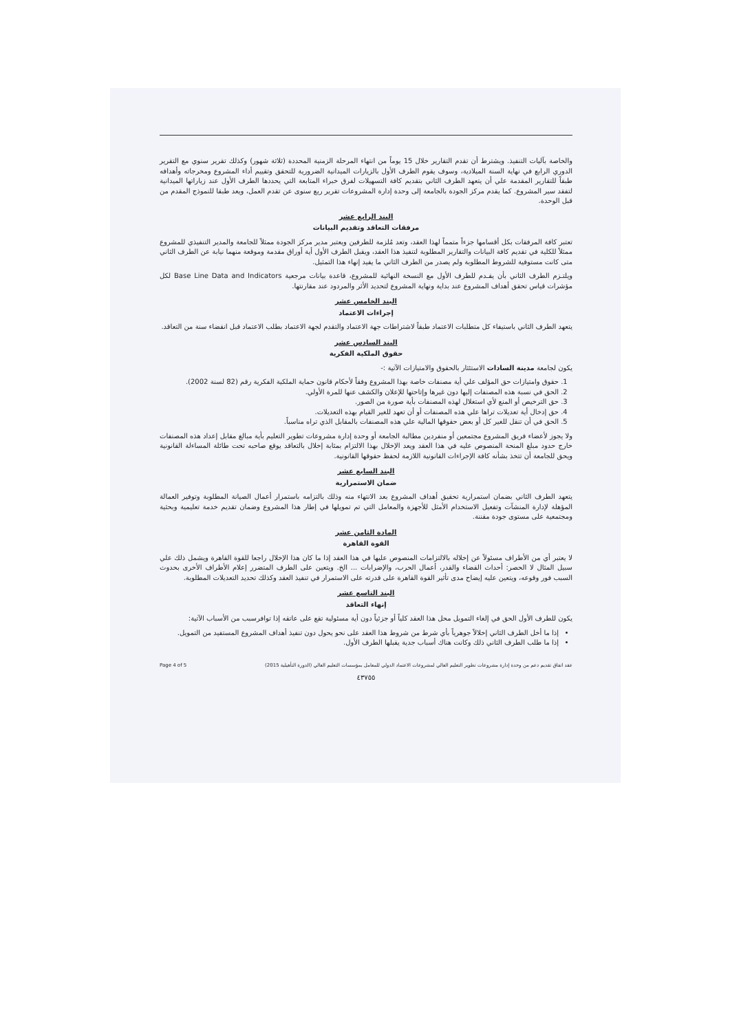والخاصة بآليات التنفيذ. ويشترط أن تقدم التقارير خلال 15 يوماً من انتهاء المرحلة الزمنية المحددة (ثلاثة شهور) وكذلك تقرير سنوي مع التقرير الدوري الرابع في نهاية السنة الميلادية، وسوف يقوم الطرف الأول بالزيارات الميدانية الضرورية للتحقق وتقييم أداء المشروع ومخرجاته وأهدافه طبقاً للتقارير المقدمة علي أن يتعهد الطرف الثاني بتقديم كافة التسهيلات لفرق خبراء المتابعة التي يحددها الطرف الأول عند زياراتها الميدانية لتفقد سير المشروع. كما يقدم مركز الجودة بالجامعة إلى وحدة إدارة المشروعات تقرير ربع سنوى عن تقدم العمل، ويعد طبقا للنموذج المقدم من قبل الوحدة.
البند الرابع عشر
مرفقات التعاقد وتقديم البيانات
تعتبر كافة المرفقات بكل أقسامها جزءاً متمماً لهذا العقد، وتعد مُلزمة للطرفين ويعتبر مدير مركز الجودة ممثلاً للجامعة والمدير التنفيذي للمشروع ممثلاً للكلية في تقديم كافة البيانات والتقارير المطلوبة لتنفيذ هذا العقد، ويقبل الطرف الأول أية أوراق مقدمة وموقعة منهما نيابة عن الطرف الثاني متى كانت مستوفية للشروط المطلوبة ولم يصدر من الطرف الثاني ما يفيد إنهاء هذا التمثيل.
ويلتـزم الطرف الثاني بأن يقـدم للطرف الأول مع النسخة النهائية للمشروع، قاعدة بيانات مرجعية Base Line Data and Indicators لكل مؤشرات قياس تحقق أهداف المشروع عند بداية ونهاية المشروع لتحديد الأثر والمردود عند مقارنتها.
البند الخامس عشر
إجراءات الاعتماد
يتعهد الطرف الثاني باستيفاء كل متطلبات الاعتماد طبقاً لاشتراطات جهة الاعتماد والتقدم لجهة الاعتماد بطلب الاعتماد قبل انقضاء سنة من التعاقد.
البند السادس عشر
حقوق الملكية الفكرية
يكون لجامعة مدينة السادات الاستئثار بالحقوق والامتيازات الآتية :-
1. حقوق وامتيازات حق المؤلف علي أية مصنفات خاصة بهذا المشروع وفقاً لأحكام قانون حماية الملكية الفكرية رقم (82 لسنة 2002).
2. الحق في نسبة هذه المصنفات إليها دون غيرها وإتاحتها للإعلان والكشف عنها للمرة الأولي.
3. حق الترخيص أو المنع لأي استغلال لهذه المصنفات بأية صورة من الصور.
4. حق إدخال أية تعديلات تراها علي هذه المصنفات أو أن تعهد للغير القيام بهذه التعديلات.
5. الحق في أن تنقل للغير كل أو بعض حقوقها المالية علي هذه المصنفات بالمقابل الذي تراه مناسباً.
ولا يجوز لأعضاء فريق المشروع مجتمعين أو منفردين مطالبة الجامعة أو وحدة إدارة مشروعات تطوير التعليم بأية مبالغ مقابل إعداد هذه المصنفات خارج حدود مبلغ المنحة المنصوص عليه في هذا العقد ويعد الإخلال بهذا الالتزام بمثابة إخلال بالتعاقد يوقع صاحبه تحت طائلة المساءلة القانونية ويحق للجامعة أن تتخذ بشأنه كافة الإجراءات القانونية اللازمة لحفظ حقوقها القانونية.
البند السابع عشر
ضمان الاستمرارية
يتعهد الطرف الثاني بضمان استمرارية تحقيق أهداف المشروع بعد الانتهاء منه وذلك بالتزامه باستمرار أعمال الصيانة المطلوبة وتوفير العمالة المؤهلة لإدارة المنشآت وتفعيل الاستخدام الأمثل للأجهزة والمعامل التي تم تمويلها في إطار هذا المشروع وضمان تقديم خدمة تعليمية وبحثية ومجتمعية على مستوى جودة مقننة.
المادة الثامن عشر
القوة القاهرة
لا يعتبر أي من الأطراف مسئولاً عن إخلاله بالالتزامات المنصوص عليها في هذا العقد إذا ما كان هذا الإخلال راجعا للقوة القاهرة ويشمل ذلك علي سبيل المثال لا الحصر: أحداث القضاء والقدر، أعمال الحرب، والإضرابات ... الخ. ويتعين على الطرف المتضرر إعلام الأطراف الأخرى بحدوث السبب فور وقوعه، ويتعين عليه إيضاح مدى تأثير القوة القاهرة على قدرته على الاستمرار في تنفيذ العقد وكذلك تحديد التعديلات المطلوبة.
البند التاسع عشر
إنهاء التعاقد
يكون للطرف الأول الحق في إلغاء التمويل محل هذا العقد كلياً أو جزئياً دون أية مسئولية تقع على عاتقه إذا توافرسبب من الأسباب الآتية:
إذا ما أخل الطرف الثاني إخلالاً جوهرياً بأي شرط من شروط هذا العقد على نحو يحول دون تنفيذ أهداف المشروع المستفيد من التمويل.
إذا ما طلب الطرف الثاني ذلك وكانت هناك أسباب جدية يقبلها الطرف الأول.
Page 4 of 5 عقد اتفاق تقديم دعم من وحدة إدارة مشروعات تطوير التعليم العالي لمشروعات الاعتماد الدولي للمعامل بمؤسسات التعليم العالي (الدورة التأهيلية 2015)
٤٣٧٥٥